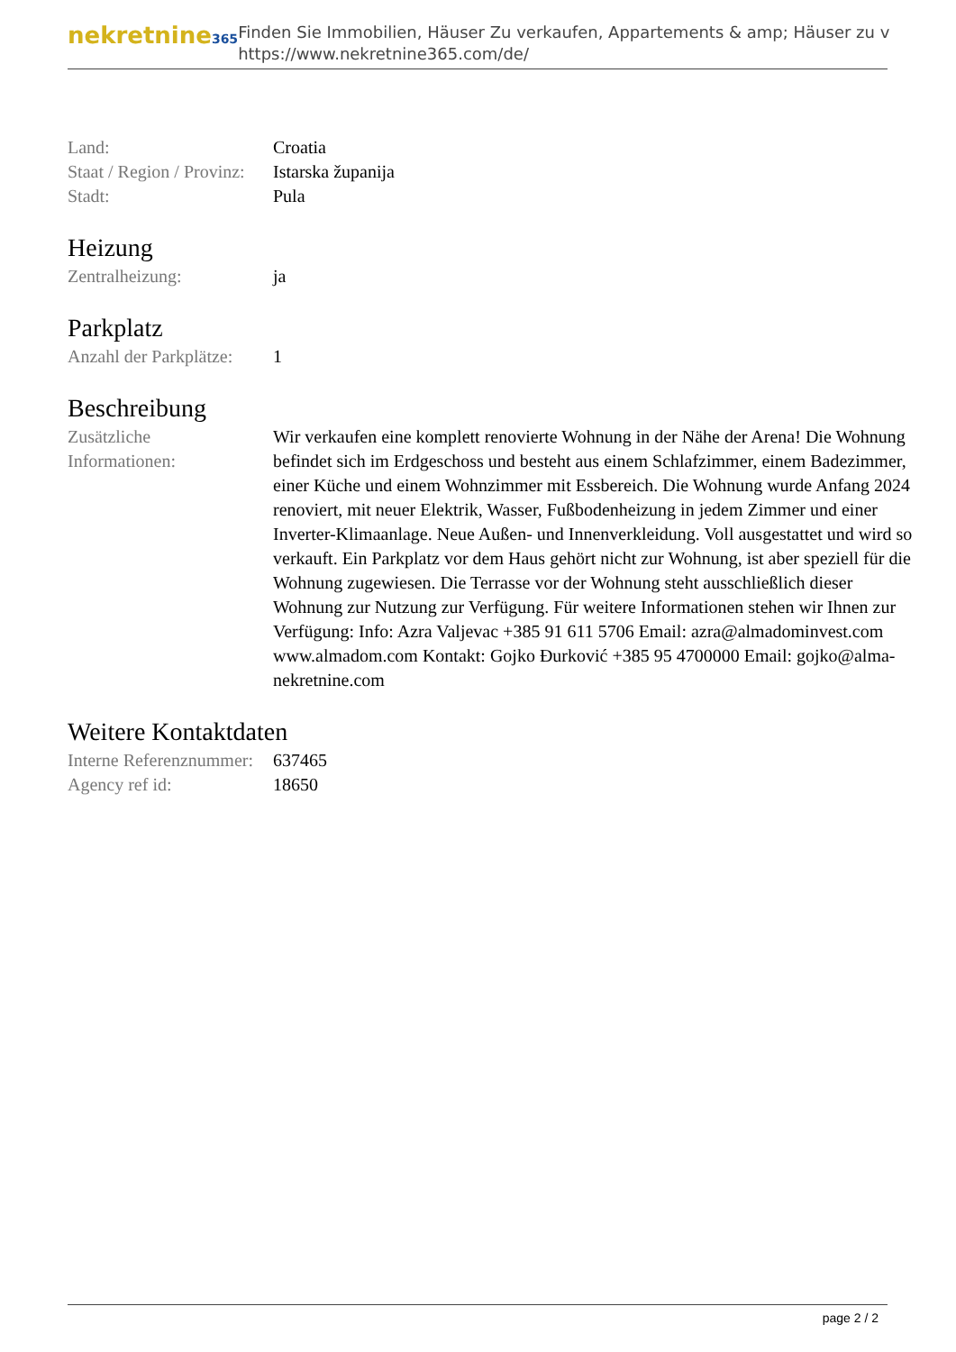nekretnine365
Finden Sie Immobilien, Häuser Zu verkaufen, Appartements & amp; Häuser zu v
https://www.nekretnine365.com/de/
| Land: | Croatia |
| Staat / Region / Provinz: | Istarska županija |
| Stadt: | Pula |
Heizung
| Zentralheizung: | ja |
Parkplatz
| Anzahl der Parkplätze: | 1 |
Beschreibung
| Zusätzliche Informationen: | Wir verkaufen eine komplett renovierte Wohnung in der Nähe der Arena! Die Wohnung befindet sich im Erdgeschoss und besteht aus einem Schlafzimmer, einem Badezimmer, einer Küche und einem Wohnzimmer mit Essbereich. Die Wohnung wurde Anfang 2024 renoviert, mit neuer Elektrik, Wasser, Fußbodenheizung in jedem Zimmer und einer Inverter-Klimaanlage. Neue Außen- und Innenverkleidung. Voll ausgestattet und wird so verkauft. Ein Parkplatz vor dem Haus gehört nicht zur Wohnung, ist aber speziell für die Wohnung zugewiesen. Die Terrasse vor der Wohnung steht ausschließlich dieser Wohnung zur Nutzung zur Verfügung. Für weitere Informationen stehen wir Ihnen zur Verfügung: Info: Azra Valjevac +385 91 611 5706 Email: azra@almadominvest.com www.almadom.com Kontakt: Gojko Đurković +385 95 4700000 Email: gojko@alma-nekretnine.com |
Weitere Kontaktdaten
| Interne Referenznummer: | 637465 |
| Agency ref id: | 18650 |
page 2 / 2